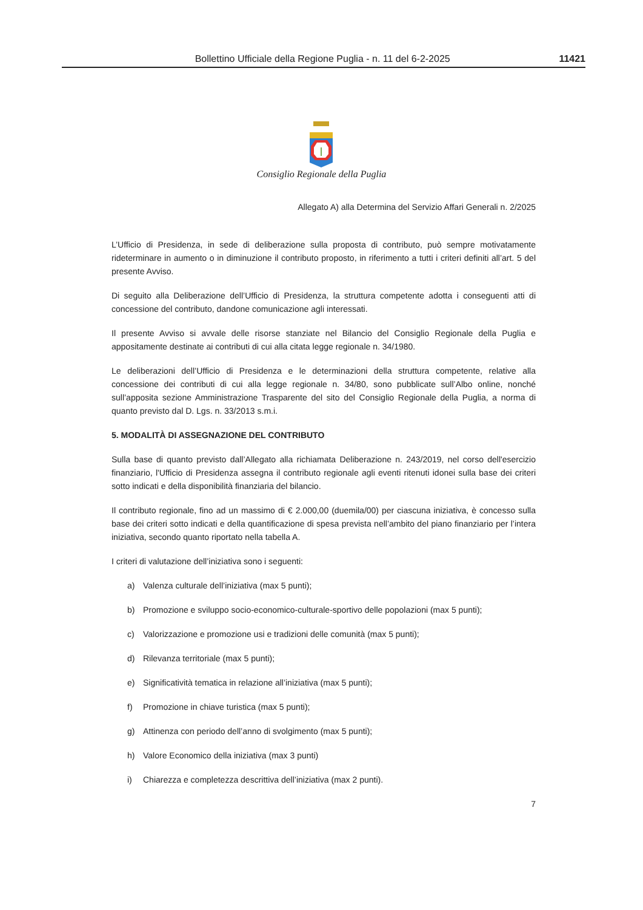Bollettino Ufficiale della Regione Puglia - n. 11 del 6-2-2025 11421
Consiglio Regionale della Puglia
Allegato A) alla Determina del Servizio Affari Generali n. 2/2025
L’Ufficio di Presidenza, in sede di deliberazione sulla proposta di contributo, può sempre motivatamente rideterminare in aumento o in diminuzione il contributo proposto, in riferimento a tutti i criteri definiti all’art. 5 del presente Avviso.
Di seguito alla Deliberazione dell’Ufficio di Presidenza, la struttura competente adotta i conseguenti atti di concessione del contributo, dandone comunicazione agli interessati.
Il presente Avviso si avvale delle risorse stanziate nel Bilancio del Consiglio Regionale della Puglia e appositamente destinate ai contributi di cui alla citata legge regionale n. 34/1980.
Le deliberazioni dell’Ufficio di Presidenza e le determinazioni della struttura competente, relative alla concessione dei contributi di cui alla legge regionale n. 34/80, sono pubblicate sull’Albo online, nonché sull’apposita sezione Amministrazione Trasparente del sito del Consiglio Regionale della Puglia, a norma di quanto previsto dal D. Lgs. n. 33/2013 s.m.i.
5. MODALITÀ DI ASSEGNAZIONE DEL CONTRIBUTO
Sulla base di quanto previsto dall’Allegato alla richiamata Deliberazione n. 243/2019, nel corso dell'esercizio finanziario, l'Ufficio di Presidenza assegna il contributo regionale agli eventi ritenuti idonei sulla base dei criteri sotto indicati e della disponibilità finanziaria del bilancio.
Il contributo regionale, fino ad un massimo di € 2.000,00 (duemila/00) per ciascuna iniziativa, è concesso sulla base dei criteri sotto indicati e della quantificazione di spesa prevista nell’ambito del piano finanziario per l’intera iniziativa, secondo quanto riportato nella tabella A.
I criteri di valutazione dell’iniziativa sono i seguenti:
a) Valenza culturale dell’iniziativa (max 5 punti);
b) Promozione e sviluppo socio-economico-culturale-sportivo delle popolazioni (max 5 punti);
c) Valorizzazione e promozione usi e tradizioni delle comunità (max 5 punti);
d) Rilevanza territoriale (max 5 punti);
e) Significatività tematica in relazione all’iniziativa (max 5 punti);
f) Promozione in chiave turistica (max 5 punti);
g) Attinenza con periodo dell’anno di svolgimento (max 5 punti);
h) Valore Economico della iniziativa (max 3 punti)
i) Chiarezza e completezza descrittiva dell’iniziativa (max 2 punti).
7